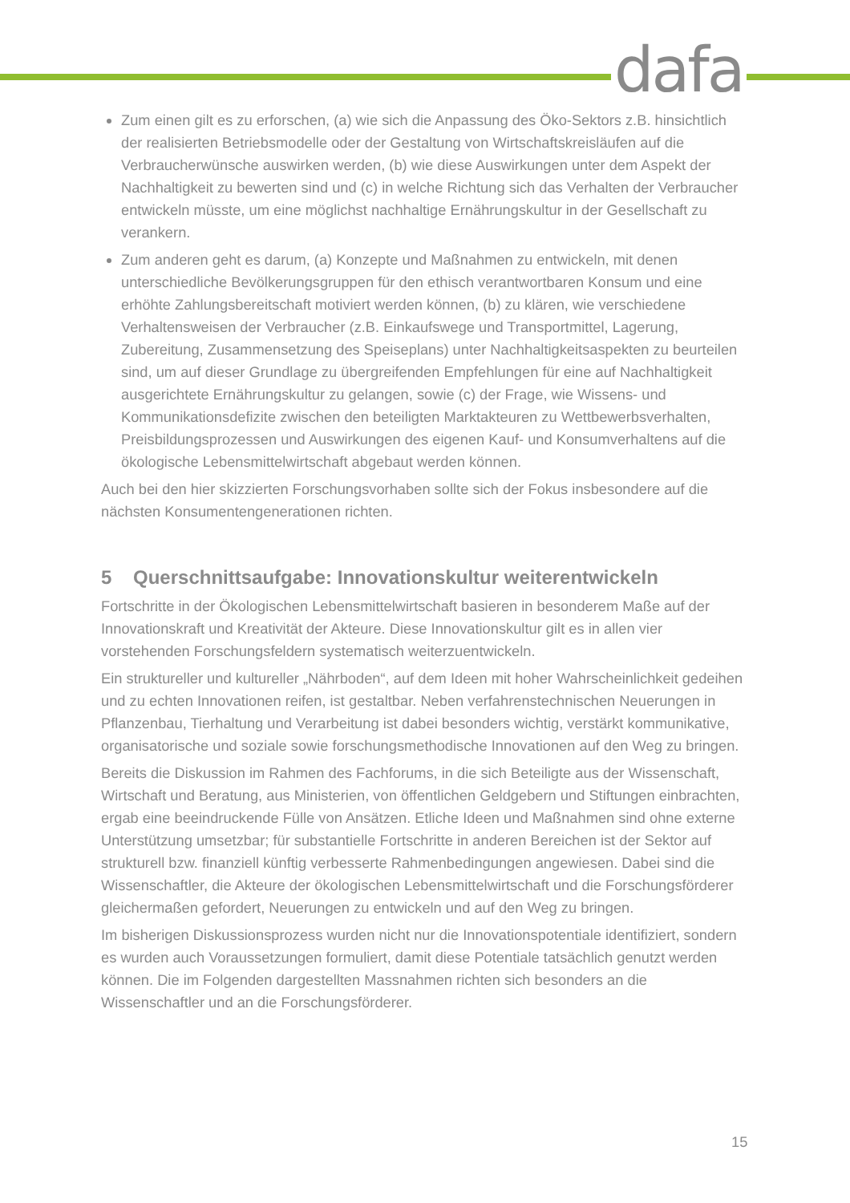dafa
Zum einen gilt es zu erforschen, (a) wie sich die Anpassung des Öko-Sektors z.B. hinsichtlich der realisierten Betriebsmodelle oder der Gestaltung von Wirtschaftskreisläufen auf die Verbraucherwünsche auswirken werden, (b) wie diese Auswirkungen unter dem Aspekt der Nachhaltigkeit zu bewerten sind und (c) in welche Richtung sich das Verhalten der Verbraucher entwickeln müsste, um eine möglichst nachhaltige Ernährungskultur in der Gesellschaft zu verankern.
Zum anderen geht es darum, (a) Konzepte und Maßnahmen zu entwickeln, mit denen unterschiedliche Bevölkerungsgruppen für den ethisch verantwortbaren Konsum und eine erhöhte Zahlungsbereitschaft motiviert werden können, (b) zu klären, wie verschiedene Verhaltensweisen der Verbraucher (z.B. Einkaufswege und Transportmittel, Lagerung, Zubereitung, Zusammensetzung des Speiseplans) unter Nachhaltigkeitsaspekten zu beurteilen sind, um auf dieser Grundlage zu übergreifenden Empfehlungen für eine auf Nachhaltigkeit ausgerichtete Ernährungskultur zu gelangen, sowie (c) der Frage, wie Wissens- und Kommunikationsdefizite zwischen den beteiligten Marktakteuren zu Wettbewerbsverhalten, Preisbildungsprozessen und Auswirkungen des eigenen Kauf- und Konsumverhaltens auf die ökologische Lebensmittelwirtschaft abgebaut werden können.
Auch bei den hier skizzierten Forschungsvorhaben sollte sich der Fokus insbesondere auf die nächsten Konsumentengenerationen richten.
5 Querschnittsaufgabe: Innovationskultur weiterentwickeln
Fortschritte in der Ökologischen Lebensmittelwirtschaft basieren in besonderem Maße auf der Innovationskraft und Kreativität der Akteure. Diese Innovationskultur gilt es in allen vier vorstehenden Forschungsfeldern systematisch weiterzuentwickeln.
Ein struktureller und kultureller „Nährboden“, auf dem Ideen mit hoher Wahrscheinlichkeit gedeihen und zu echten Innovationen reifen, ist gestaltbar. Neben verfahrenstechnischen Neuerungen in Pflanzenbau, Tierhaltung und Verarbeitung ist dabei besonders wichtig, verstärkt kommunikative, organisatorische und soziale sowie forschungsmethodische Innovationen auf den Weg zu bringen.
Bereits die Diskussion im Rahmen des Fachforums, in die sich Beteiligte aus der Wissenschaft, Wirtschaft und Beratung, aus Ministerien, von öffentlichen Geldgebern und Stiftungen einbrachten, ergab eine beeindruckende Fülle von Ansätzen. Etliche Ideen und Maßnahmen sind ohne externe Unterstützung umsetzbar; für substantielle Fortschritte in anderen Bereichen ist der Sektor auf strukturell bzw. finanziell künftig verbesserte Rahmenbedingungen angewiesen. Dabei sind die Wissenschaftler, die Akteure der ökologischen Lebensmittelwirtschaft und die Forschungsförderer gleichermaßen gefordert, Neuerungen zu entwickeln und auf den Weg zu bringen.
Im bisherigen Diskussionsprozess wurden nicht nur die Innovationspotentiale identifiziert, sondern es wurden auch Voraussetzungen formuliert, damit diese Potentiale tatsächlich genutzt werden können. Die im Folgenden dargestellten Massnahmen richten sich besonders an die Wissenschaftler und an die Forschungsförderer.
15